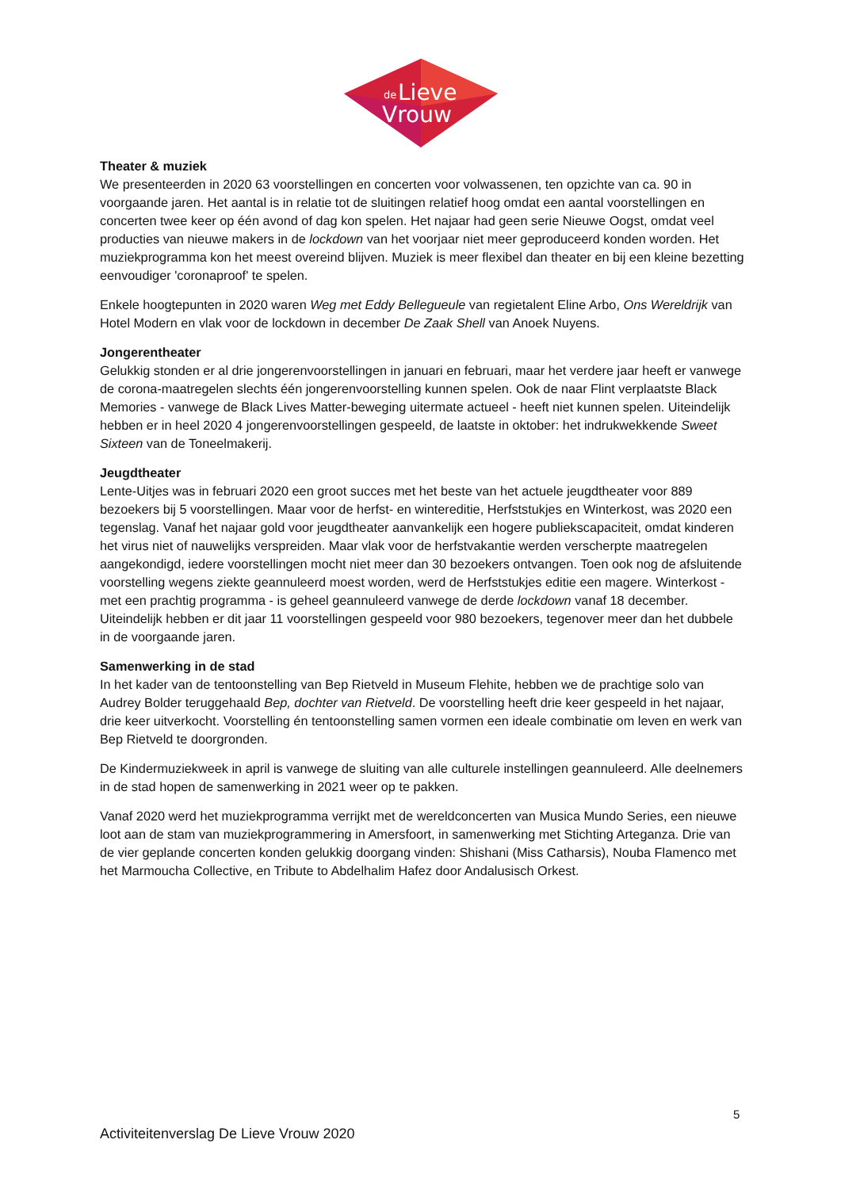de
Lieve
Vrouw
Theater & muziek
We presenteerden in 2020 63 voorstellingen en concerten voor volwassenen, ten opzichte van ca. 90 in voorgaande jaren. Het aantal is in relatie tot de sluitingen relatief hoog omdat een aantal voorstellingen en concerten twee keer op één avond of dag kon spelen. Het najaar had geen serie Nieuwe Oogst, omdat veel producties van nieuwe makers in de lockdown van het voorjaar niet meer geproduceerd konden worden. Het muziekprogramma kon het meest overeind blijven. Muziek is meer flexibel dan theater en bij een kleine bezetting eenvoudiger 'coronaproof' te spelen.
Enkele hoogtepunten in 2020 waren Weg met Eddy Bellegueule van regietalent Eline Arbo, Ons Wereldrijk van Hotel Modern en vlak voor de lockdown in december De Zaak Shell van Anoek Nuyens.
Jongerentheater
Gelukkig stonden er al drie jongerenvoorstellingen in januari en februari, maar het verdere jaar heeft er vanwege de corona-maatregelen slechts één jongerenvoorstelling kunnen spelen. Ook de naar Flint verplaatste Black Memories - vanwege de Black Lives Matter-beweging uitermate actueel - heeft niet kunnen spelen. Uiteindelijk hebben er in heel 2020 4 jongerenvoorstellingen gespeeld, de laatste in oktober: het indrukwekkende Sweet Sixteen van de Toneelmakerij.
Jeugdtheater
Lente-Uitjes was in februari 2020 een groot succes met het beste van het actuele jeugdtheater voor 889 bezoekers bij 5 voorstellingen. Maar voor de herfst- en wintereditie, Herfststukjes en Winterkost, was 2020 een tegenslag. Vanaf het najaar gold voor jeugdtheater aanvankelijk een hogere publiekscapaciteit, omdat kinderen het virus niet of nauwelijks verspreiden. Maar vlak voor de herfstvakantie werden verscherpte maatregelen aangekondigd, iedere voorstellingen mocht niet meer dan 30 bezoekers ontvangen. Toen ook nog de afsluitende voorstelling wegens ziekte geannuleerd moest worden, werd de Herfststukjes editie een magere. Winterkost - met een prachtig programma - is geheel geannuleerd vanwege de derde lockdown vanaf 18 december. Uiteindelijk hebben er dit jaar 11 voorstellingen gespeeld voor 980 bezoekers, tegenover meer dan het dubbele in de voorgaande jaren.
Samenwerking in de stad
In het kader van de tentoonstelling van Bep Rietveld in Museum Flehite, hebben we de prachtige solo van Audrey Bolder teruggehaald Bep, dochter van Rietveld. De voorstelling heeft drie keer gespeeld in het najaar, drie keer uitverkocht. Voorstelling én tentoonstelling samen vormen een ideale combinatie om leven en werk van Bep Rietveld te doorgronden.
De Kindermuziekweek in april is vanwege de sluiting van alle culturele instellingen geannuleerd. Alle deelnemers in de stad hopen de samenwerking in 2021 weer op te pakken.
Vanaf 2020 werd het muziekprogramma verrijkt met de wereldconcerten van Musica Mundo Series, een nieuwe loot aan de stam van muziekprogrammering in Amersfoort, in samenwerking met Stichting Arteganza. Drie van de vier geplande concerten konden gelukkig doorgang vinden: Shishani (Miss Catharsis), Nouba Flamenco met het Marmoucha Collective, en Tribute to Abdelhalim Hafez door Andalusisch Orkest.
5
Activiteitenverslag De Lieve Vrouw 2020